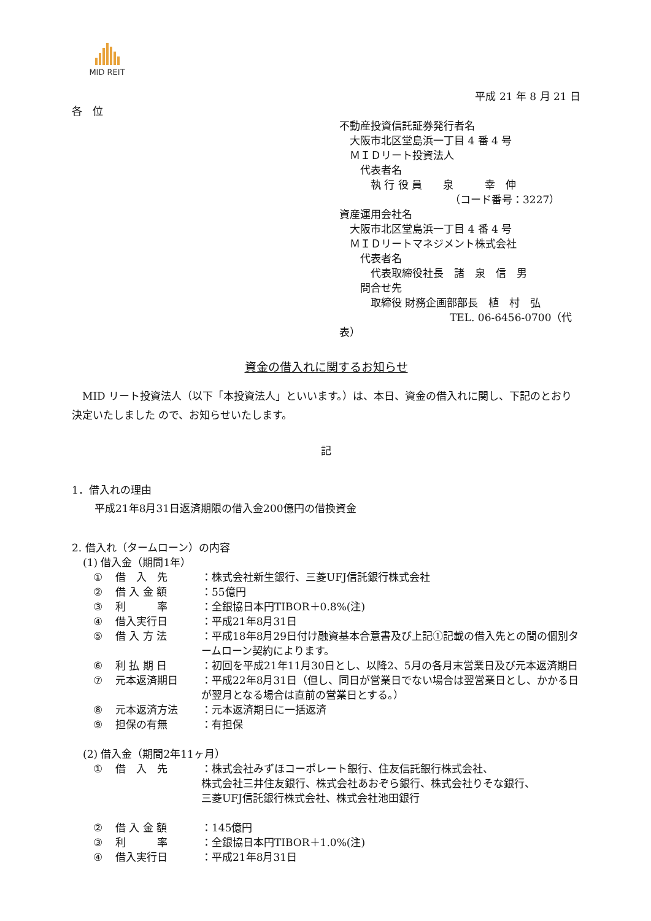MID REIT
平成 21 年 8 月 21 日
各　位
不動産投資信託証券発行者名
　大阪市北区堂島浜一丁目 4 番 4 号
　ＭＩＤリート投資法人
　　代表者名
　　　執 行 役 員　　泉　　　幸　伸
（コード番号：3227）
資産運用会社名
　大阪市北区堂島浜一丁目 4 番 4 号
　ＭＩＤリートマネジメント株式会社
　　代表者名
　　　代表取締役社長　諸　泉　信　男
　　問合せ先
　　　取締役 財務企画部部長　植　村　弘
TEL. 06-6456-0700（代表）
資金の借入れに関するお知らせ
　MID リート投資法人（以下「本投資法人」といいます。）は、本日、資金の借入れに関し、下記のとおり決定いたしました ので、お知らせいたします。
記
1．借入れの理由
平成21年8月31日返済期限の借入金200億円の借換資金
2. 借入れ（タームローン）の内容
(1) 借入金（期間1年）
① 借　入　先 ：株式会社新生銀行、三菱UFJ信託銀行株式会社
② 借 入 金 額 ：55億円
③ 利　　　率 ：全銀協日本円TIBOR＋0.8%(注)
④ 借入実行日 ：平成21年8月31日
⑤ 借 入 方 法 ：平成18年8月29日付け融資基本合意書及び上記①記載の借入先との間の個別タームローン契約によります。
⑥ 利 払 期 日 ：初回を平成21年11月30日とし、以降2、5月の各月末営業日及び元本返済期日
⑦ 元本返済期日 ：平成22年8月31日（但し、同日が営業日でない場合は翌営業日とし、かかる日が翌月となる場合は直前の営業日とする。）
⑧ 元本返済方法 ：元本返済期日に一括返済
⑨ 担保の有無 ：有担保
(2) 借入金（期間2年11ヶ月）
① 借　入　先 ：株式会社みずほコーポレート銀行、住友信託銀行株式会社、
株式会社三井住友銀行、株式会社あおぞら銀行、株式会社りそな銀行、
三菱UFJ信託銀行株式会社、株式会社池田銀行
② 借 入 金 額 ：145億円
③ 利　　　率 ：全銀協日本円TIBOR＋1.0%(注)
④ 借入実行日 ：平成21年8月31日